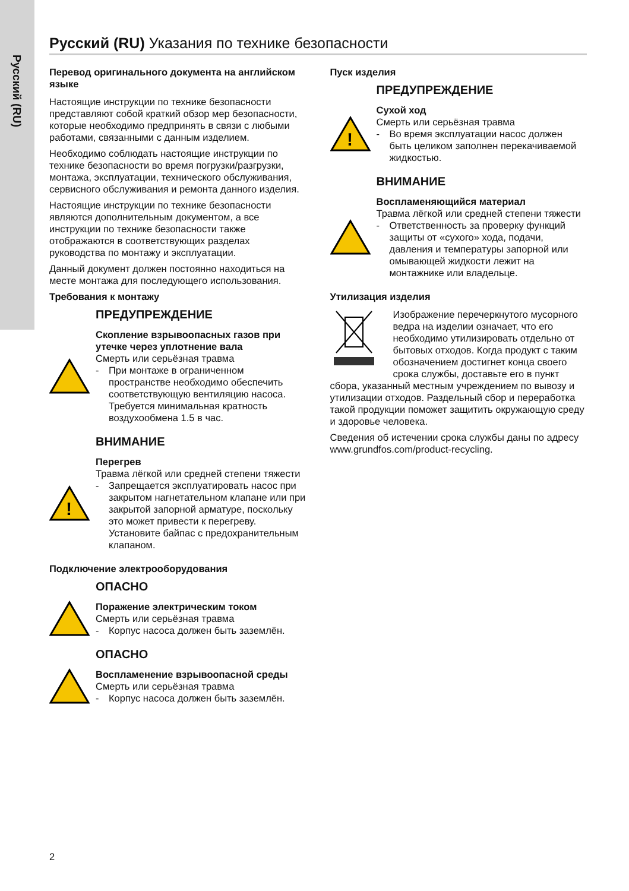Русский (RU)
Русский (RU) Указания по технике безопасности
Перевод оригинального документа на английском языке
Настоящие инструкции по технике безопасности представляют собой краткий обзор мер безопасности, которые необходимо предпринять в связи с любыми работами, связанными с данным изделием.
Необходимо соблюдать настоящие инструкции по технике безопасности во время погрузки/разгрузки, монтажа, эксплуатации, технического обслуживания, сервисного обслуживания и ремонта данного изделия.
Настоящие инструкции по технике безопасности являются дополнительным документом, а все инструкции по технике безопасности также отображаются в соответствующих разделах руководства по монтажу и эксплуатации.
Данный документ должен постоянно находиться на месте монтажа для последующего использования.
Требования к монтажу
ПРЕДУПРЕЖДЕНИЕ
Скопление взрывоопасных газов при утечке через уплотнение вала
Смерть или серьёзная травма
- При монтаже в ограниченном пространстве необходимо обеспечить соответствующую вентиляцию насоса. Требуется минимальная кратность воздухообмена 1.5 в час.
ВНИМАНИЕ
!
Перегрев
Травма лёгкой или средней степени тяжести
- Запрещается эксплуатировать насос при закрытом нагнетательном клапане или при закрытой запорной арматуре, поскольку это может привести к перегреву. Установите байпас с предохранительным клапаном.
Подключение электрооборудования
ОПАСНО
Поражение электрическим током
Смерть или серьёзная травма
- Корпус насоса должен быть заземлён.
ОПАСНО
Воспламенение взрывоопасной среды
Смерть или серьёзная травма
- Корпус насоса должен быть заземлён.
Пуск изделия
ПРЕДУПРЕЖДЕНИЕ
!
Сухой ход
Смерть или серьёзная травма
- Во время эксплуатации насос должен быть целиком заполнен перекачиваемой жидкостью.
ВНИМАНИЕ
Воспламеняющийся материал
Травма лёгкой или средней степени тяжести
- Ответственность за проверку функций защиты от «сухого» хода, подачи, давления и температуры запорной или омывающей жидкости лежит на монтажнике или владельце.
Утилизация изделия
Изображение перечеркнутого мусорного ведра на изделии означает, что его необходимо утилизировать отдельно от бытовых отходов. Когда продукт с таким обозначением достигнет конца своего срока службы, доставьте его в пункт сбора, указанный местным учреждением по вывозу и утилизации отходов. Раздельный сбор и переработка такой продукции поможет защитить окружающую среду и здоровье человека.
Сведения об истечении срока службы даны по адресу www.grundfos.com/product-recycling.
2